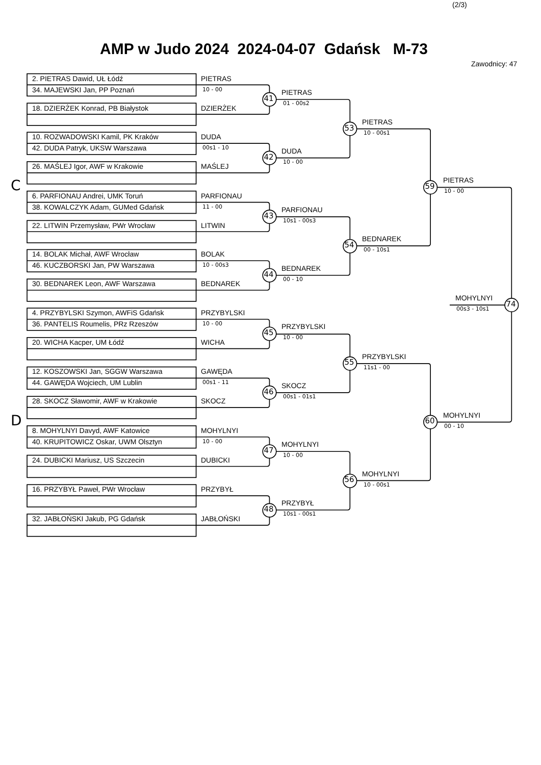(2/3)
AMP w Judo 2024 2024-04-07 Gdańsk M-73
Zawodnicy: 47
C
D
2. PIETRAS Dawid, UŁ Łódź
34. MAJEWSKI Jan, PP Poznań
18. DZIERŻEK Konrad, PB Białystok
PIETRAS
10 - 00
DZIERŻEK
41
10. ROZWADOWSKI Kamil, PK Kraków
42. DUDA Patryk, UKSW Warszawa
26. MAŚLEJ Igor, AWF w Krakowie
DUDA
00s1 - 10
MAŚLEJ
42
6. PARFIONAU Andrei, UMK Toruń
38. KOWALCZYK Adam, GUMed Gdańsk
22. LITWIN Przemysław, PWr Wrocław
PARFIONAU
11 - 00
LITWIN
43
14. BOLAK Michał, AWF Wrocław
46. KUCZBORSKI Jan, PW Warszawa
30. BEDNAREK Leon, AWF Warszawa
BOLAK
10 - 00s3
BEDNAREK
44
4. PRZYBYLSKI Szymon, AWFiS Gdańsk
36. PANTELIS Roumelis, PRz Rzeszów
20. WICHA Kacper, UM Łódź
PRZYBYLSKI
10 - 00
WICHA
45
12. KOSZOWSKI Jan, SGGW Warszawa
44. GAWĘDA Wojciech, UM Lublin
28. SKOCZ Sławomir, AWF w Krakowie
GAWĘDA
00s1 - 11
SKOCZ
46
8. MOHYLNYI Davyd, AWF Katowice
40. KRUPITOWICZ Oskar, UWM Olsztyn
24. DUBICKI Mariusz, US Szczecin
MOHYLNYI
10 - 00
DUBICKI
47
16. PRZYBYŁ Paweł, PWr Wrocław
32. JABŁOŃSKI Jakub, PG Gdańsk
PRZYBYŁ
JABŁOŃSKI
48
PIETRAS
01 - 00s2
DUDA
10 - 00
PARFIONAU
10s1 - 00s3
BEDNAREK
00 - 10
PRZYBYLSKI
10 - 00
SKOCZ
00s1 - 01s1
MOHYLNYI
10 - 00
PRZYBYŁ
10s1 - 00s1
53
54
55
56
PIETRAS
10 - 00s1
BEDNAREK
00 - 10s1
PRZYBYLSKI
11s1 - 00
MOHYLNYI
10 - 00s1
59
60
PIETRAS
10 - 00
MOHYLNYI
00 - 10
MOHYLNYI
00s3 - 10s1
74